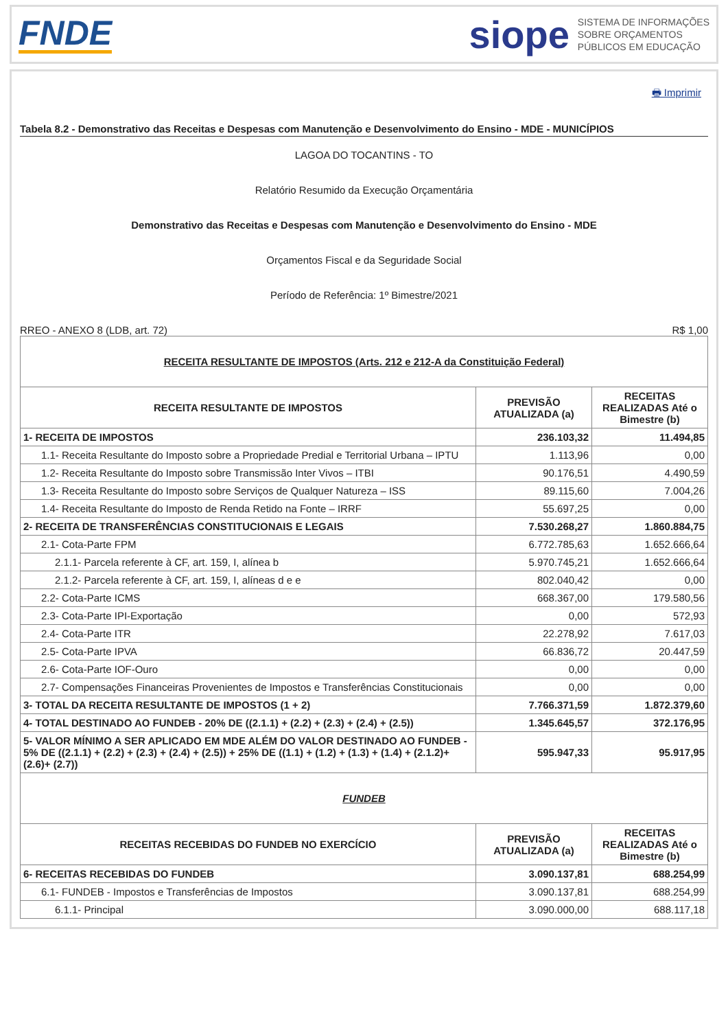FNDE
siope SISTEMA DE INFORMAÇÕES
SOBRE ORÇAMENTOS
PÚBLICOS EM EDUCAÇÃO
🖶 Imprimir
Tabela 8.2 - Demonstrativo das Receitas e Despesas com Manutenção e Desenvolvimento do Ensino - MDE - MUNICÍPIOS
LAGOA DO TOCANTINS - TO
Relatório Resumido da Execução Orçamentária
Demonstrativo das Receitas e Despesas com Manutenção e Desenvolvimento do Ensino - MDE
Orçamentos Fiscal e da Seguridade Social
Período de Referência: 1º Bimestre/2021
RREO - ANEXO 8 (LDB, art. 72) R$ 1,00
| RECEITA RESULTANTE DE IMPOSTOS (Arts. 212 e 212-A da Constituição Federal) | | |
| RECEITA RESULTANTE DE IMPOSTOS | PREVISÃO ATUALIZADA (a) | RECEITAS REALIZADAS Até o Bimestre (b) |
| 1- RECEITA DE IMPOSTOS | 236.103,32 | 11.494,85 |
| 1.1- Receita Resultante do Imposto sobre a Propriedade Predial e Territorial Urbana – IPTU | 1.113,96 | 0,00 |
| 1.2- Receita Resultante do Imposto sobre Transmissão Inter Vivos – ITBI | 90.176,51 | 4.490,59 |
| 1.3- Receita Resultante do Imposto sobre Serviços de Qualquer Natureza – ISS | 89.115,60 | 7.004,26 |
| 1.4- Receita Resultante do Imposto de Renda Retido na Fonte – IRRF | 55.697,25 | 0,00 |
| 2- RECEITA DE TRANSFERÊNCIAS CONSTITUCIONAIS E LEGAIS | 7.530.268,27 | 1.860.884,75 |
| 2.1- Cota-Parte FPM | 6.772.785,63 | 1.652.666,64 |
| 2.1.1- Parcela referente à CF, art. 159, I, alínea b | 5.970.745,21 | 1.652.666,64 |
| 2.1.2- Parcela referente à CF, art. 159, I, alíneas d e e | 802.040,42 | 0,00 |
| 2.2- Cota-Parte ICMS | 668.367,00 | 179.580,56 |
| 2.3- Cota-Parte IPI-Exportação | 0,00 | 572,93 |
| 2.4- Cota-Parte ITR | 22.278,92 | 7.617,03 |
| 2.5- Cota-Parte IPVA | 66.836,72 | 20.447,59 |
| 2.6- Cota-Parte IOF-Ouro | 0,00 | 0,00 |
| 2.7- Compensações Financeiras Provenientes de Impostos e Transferências Constitucionais | 0,00 | 0,00 |
| 3- TOTAL DA RECEITA RESULTANTE DE IMPOSTOS (1 + 2) | 7.766.371,59 | 1.872.379,60 |
| 4- TOTAL DESTINADO AO FUNDEB - 20% DE ((2.1.1) + (2.2) + (2.3) + (2.4) + (2.5)) | 1.345.645,57 | 372.176,95 |
| 5- VALOR MÍNIMO A SER APLICADO EM MDE ALÉM DO VALOR DESTINADO AO FUNDEB - 5% DE ((2.1.1) + (2.2) + (2.3) + (2.4) + (2.5)) + 25% DE ((1.1) + (1.2) + (1.3) + (1.4) + (2.1.2)+ (2.6)+ (2.7)) | 595.947,33 | 95.917,95 |
| FUNDEB | | |
| RECEITAS RECEBIDAS DO FUNDEB NO EXERCÍCIO | PREVISÃO ATUALIZADA (a) | RECEITAS REALIZADAS Até o Bimestre (b) |
| 6- RECEITAS RECEBIDAS DO FUNDEB | 3.090.137,81 | 688.254,99 |
| 6.1- FUNDEB - Impostos e Transferências de Impostos | 3.090.137,81 | 688.254,99 |
| 6.1.1- Principal | 3.090.000,00 | 688.117,18 |